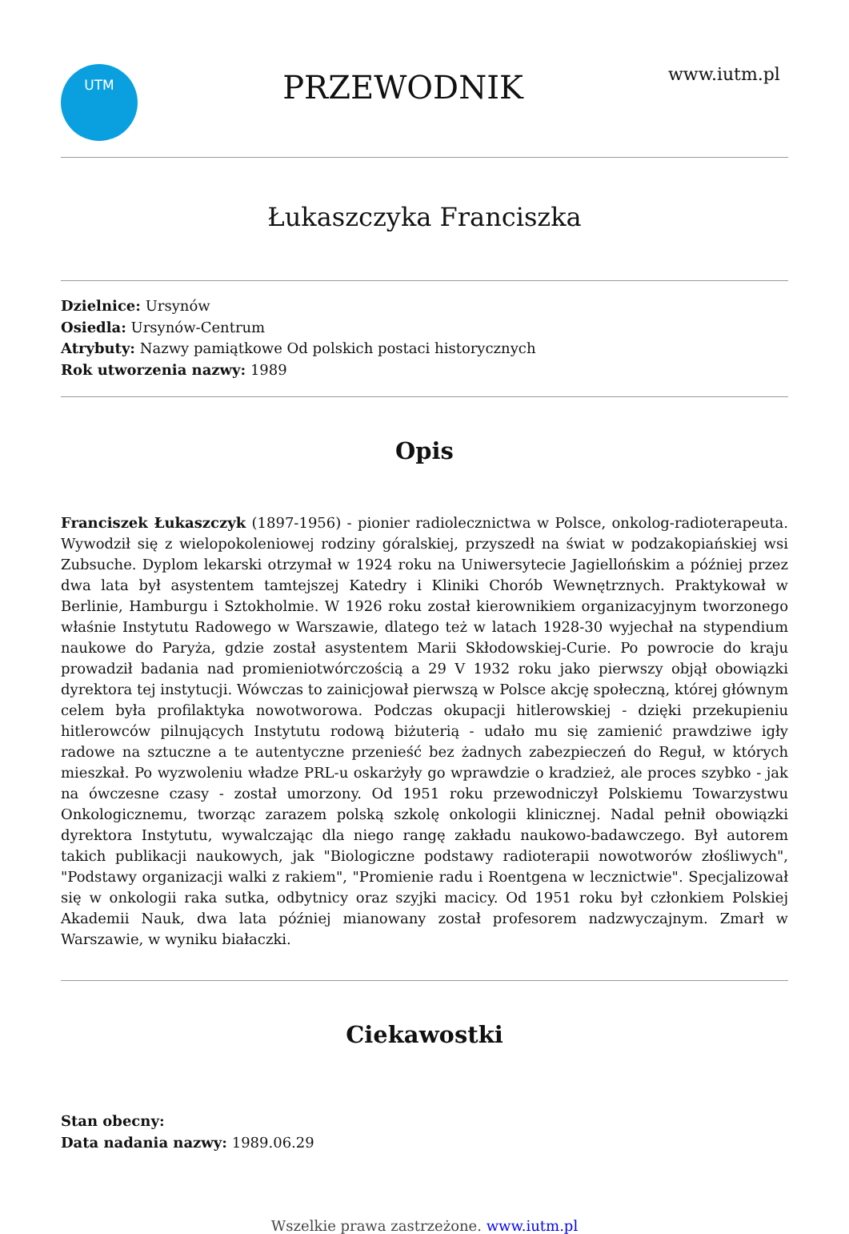UTM
PRZEWODNIK
www.iutm.pl
Łukaszczyka Franciszka
Dzielnice: Ursynów
Osiedla: Ursynów-Centrum
Atrybuty: Nazwy pamiątkowe Od polskich postaci historycznych
Rok utworzenia nazwy: 1989
Opis
Franciszek Łukaszczyk (1897-1956) - pionier radiolecznictwa w Polsce, onkolog-radioterapeuta. Wywodził się z wielopokoleniowej rodziny góralskiej, przyszedł na świat w podzakopiańskiej wsi Zubsuche. Dyplom lekarski otrzymał w 1924 roku na Uniwersytecie Jagiellońskim a później przez dwa lata był asystentem tamtejszej Katedry i Kliniki Chorób Wewnętrznych. Praktykował w Berlinie, Hamburgu i Sztokholmie. W 1926 roku został kierownikiem organizacyjnym tworzonego właśnie Instytutu Radowego w Warszawie, dlatego też w latach 1928-30 wyjechał na stypendium naukowe do Paryża, gdzie został asystentem Marii Skłodowskiej-Curie. Po powrocie do kraju prowadził badania nad promieniotwórczością a 29 V 1932 roku jako pierwszy objął obowiązki dyrektora tej instytucji. Wówczas to zainicjował pierwszą w Polsce akcję społeczną, której głównym celem była profilaktyka nowotworowa. Podczas okupacji hitlerowskiej - dzięki przekupieniu hitlerowców pilnujących Instytutu rodową biżuterią - udało mu się zamienić prawdziwe igły radowe na sztuczne a te autentyczne przenieść bez żadnych zabezpieczeń do Reguł, w których mieszkał. Po wyzwoleniu władze PRL-u oskarżyły go wprawdzie o kradzież, ale proces szybko - jak na ówczesne czasy - został umorzony. Od 1951 roku przewodniczył Polskiemu Towarzystwu Onkologicznemu, tworząc zarazem polską szkolę onkologii klinicznej. Nadal pełnił obowiązki dyrektora Instytutu, wywalczając dla niego rangę zakładu naukowo-badawczego. Był autorem takich publikacji naukowych, jak "Biologiczne podstawy radioterapii nowotworów złośliwych", "Podstawy organizacji walki z rakiem", "Promienie radu i Roentgena w lecznictwie". Specjalizował się w onkologii raka sutka, odbytnicy oraz szyjki macicy. Od 1951 roku był członkiem Polskiej Akademii Nauk, dwa lata później mianowany został profesorem nadzwyczajnym. Zmarł w Warszawie, w wyniku białaczki.
Ciekawostki
Stan obecny:
Data nadania nazwy: 1989.06.29
Wszelkie prawa zastrzeżone. www.iutm.pl